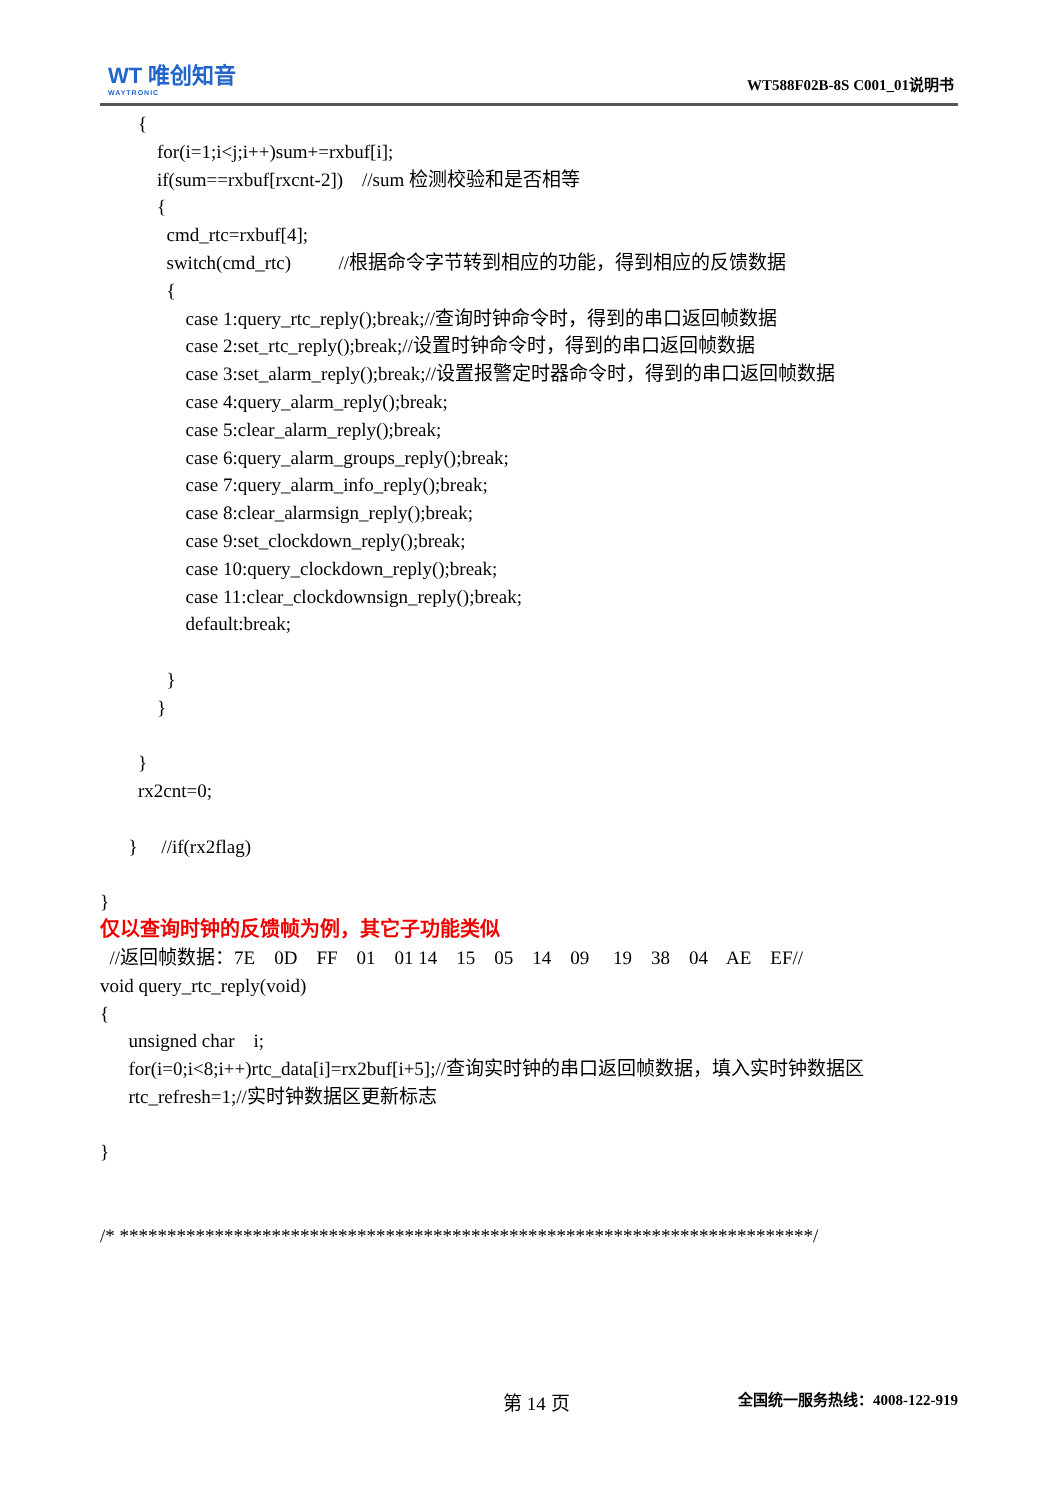WT 唯创知音
WAYTRONIC
WT588F02B-8S C001_01说明书
{
for(i=1;i<j;i++)sum+=rxbuf[i];
if(sum==rxbuf[rxcnt-2]) //sum 检测校验和是否相等
{
cmd_rtc=rxbuf[4];
switch(cmd_rtc) //根据命令字节转到相应的功能，得到相应的反馈数据
{
case 1:query_rtc_reply();break;//查询时钟命令时，得到的串口返回帧数据
case 2:set_rtc_reply();break;//设置时钟命令时，得到的串口返回帧数据
case 3:set_alarm_reply();break;//设置报警定时器命令时，得到的串口返回帧数据
case 4:query_alarm_reply();break;
case 5:clear_alarm_reply();break;
case 6:query_alarm_groups_reply();break;
case 7:query_alarm_info_reply();break;
case 8:clear_alarmsign_reply();break;
case 9:set_clockdown_reply();break;
case 10:query_clockdown_reply();break;
case 11:clear_clockdownsign_reply();break;
default:break;
}
}
}
rx2cnt=0;
} //if(rx2flag)
}
仅以查询时钟的反馈帧为例，其它子功能类似
//返回帧数据：7E 0D FF 01 01 14 15 05 14 09 19 38 04 AE EF//
void query_rtc_reply(void)
{
unsigned char i;
for(i=0;i<8;i++)rtc_data[i]=rx2buf[i+5];//查询实时钟的串口返回帧数据，填入实时钟数据区
rtc_refresh=1;//实时钟数据区更新标志
}
/* *************************************************************************/
第 14 页 全国统一服务热线：4008-122-919